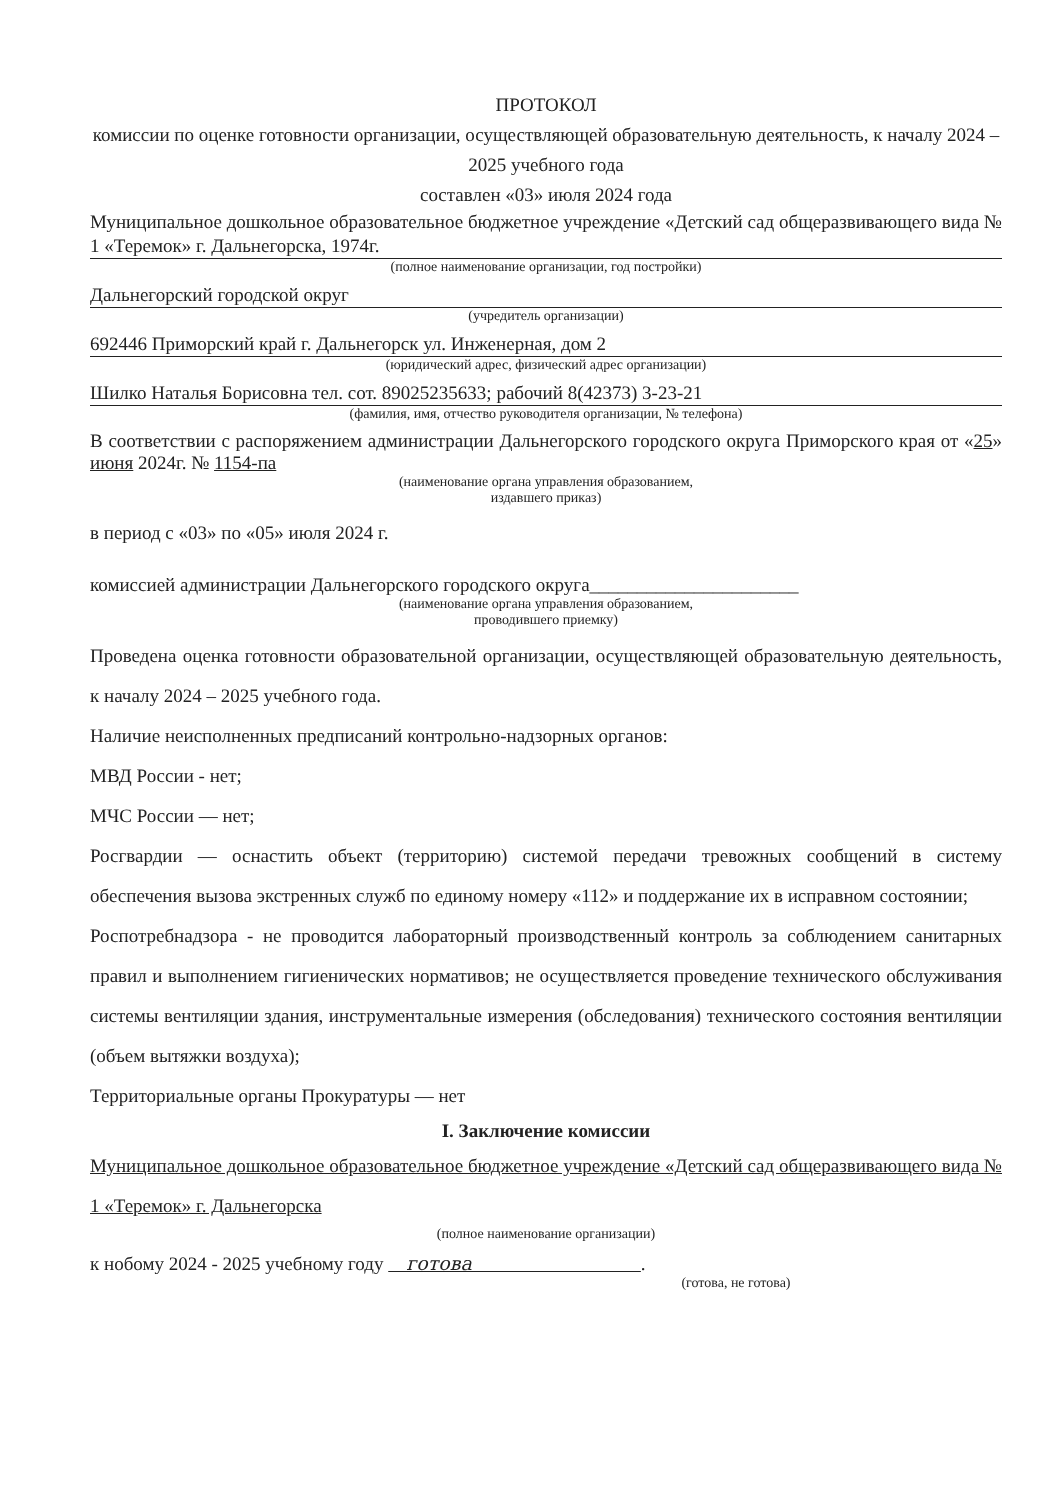ПРОТОКОЛ
комиссии по оценке готовности организации, осуществляющей образовательную деятельность, к началу 2024 – 2025 учебного года
составлен «03» июля 2024 года
Муниципальное дошкольное образовательное бюджетное учреждение «Детский сад общеразвивающего вида № 1 «Теремок» г. Дальнегорска, 1974г.
(полное наименование организации, год постройки)
Дальнегорский городской округ
(учредитель организации)
692446 Приморский край г. Дальнегорск ул. Инженерная, дом 2
(юридический адрес, физический адрес организации)
Шилко Наталья Борисовна тел. сот. 89025235633; рабочий 8(42373) 3-23-21
(фамилия, имя, отчество руководителя организации, № телефона)
В соответствии с распоряжением администрации Дальнегорского городского округа Приморского края от «25» июня 2024г. № 1154-па
(наименование органа управления образованием,
издавшего приказ)
в период с «03» по «05» июля 2024 г.
комиссией администрации Дальнегорского городского округа______________________
(наименование органа управления образованием,
проводившего приемку)
Проведена оценка готовности образовательной организации, осуществляющей образовательную деятельность, к началу 2024 – 2025 учебного года.
Наличие неисполненных предписаний контрольно-надзорных органов:
МВД России - нет;
МЧС России — нет;
Росгвардии — оснастить объект (территорию) системой передачи тревожных сообщений в систему обеспечения вызова экстренных служб по единому номеру «112» и поддержание их в исправном состоянии;
Роспотребнадзора - не проводится лабораторный производственный контроль за соблюдением санитарных правил и выполнением гигиенических нормативов; не осуществляется проведение технического обслуживания системы вентиляции здания, инструментальные измерения (обследования) технического состояния вентиляции (объем вытяжки воздуха);
Территориальные органы Прокуратуры — нет
I. Заключение комиссии
Муниципальное дошкольное образовательное бюджетное учреждение «Детский сад общеразвивающего вида № 1 «Теремок» г. Дальнегорска
(полное наименование организации)
к нобому 2024 - 2025 учебному году готова .
(готова, не готова)